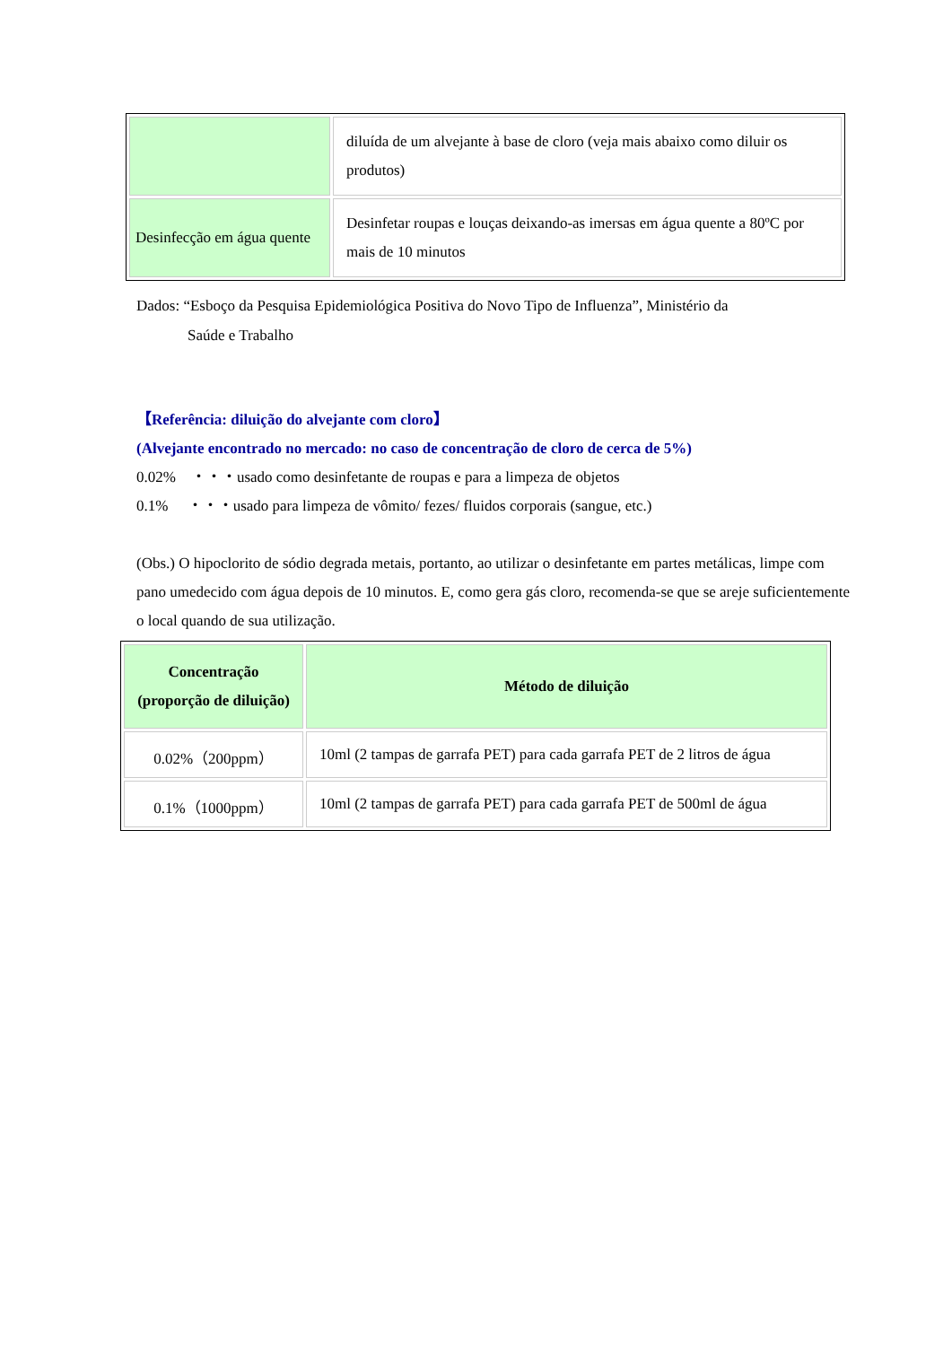| | diluída de um alvejante à base de cloro (veja mais abaixo como diluir os produtos) |
| Desinfecção em água quente | Desinfetar roupas e louças deixando-as imersas em água quente a 80ºC por mais de 10 minutos |
Dados: “Esboço da Pesquisa Epidemiológica Positiva do Novo Tipo de Influenza”, Ministério da
Saúde e Trabalho
【Referência: diluição do alvejante com cloro】
(Alvejante encontrado no mercado: no caso de concentração de cloro de cerca de 5%)
0.02%　・・・usado como desinfetante de roupas e para a limpeza de objetos
0.1%　 ・・・usado para limpeza de vômito/ fezes/ fluidos corporais (sangue, etc.)
(Obs.) O hipoclorito de sódio degrada metais, portanto, ao utilizar o desinfetante em partes metálicas, limpe com pano umedecido com água depois de 10 minutos. E, como gera gás cloro, recomenda-se que se areje suficientemente o local quando de sua utilização.
| Concentração (proporção de diluição) | Método de diluição |
| --- | --- |
| 0.02%（200ppm） | 10ml (2 tampas de garrafa PET) para cada garrafa PET de 2 litros de água |
| 0.1%（1000ppm） | 10ml (2 tampas de garrafa PET) para cada garrafa PET de 500ml de água |